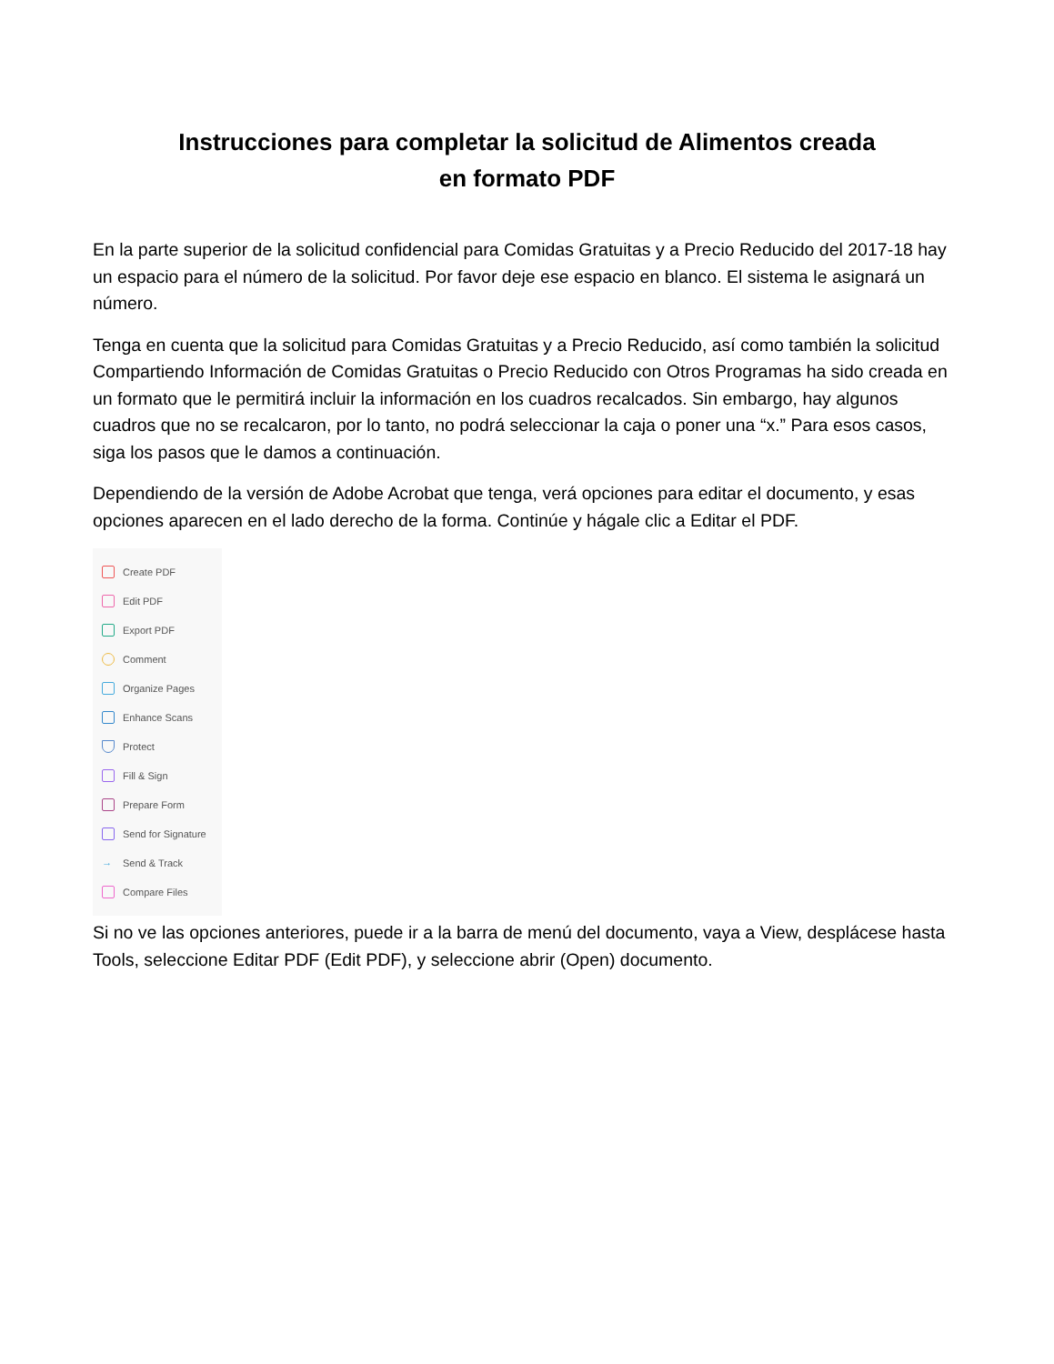Instrucciones para completar la solicitud de Alimentos creada
en formato PDF
En la parte superior de la solicitud confidencial para Comidas Gratuitas y a Precio Reducido del 2017-18 hay un espacio para el número de la solicitud. Por favor deje ese espacio en blanco. El sistema le asignará un número.
Tenga en cuenta que la solicitud para Comidas Gratuitas y a Precio Reducido, así como también la solicitud Compartiendo Información de Comidas Gratuitas o Precio Reducido con Otros Programas ha sido creada en un formato que le permitirá incluir la información en los cuadros recalcados. Sin embargo, hay algunos cuadros que no se recalcaron, por lo tanto, no podrá seleccionar la caja o poner una “x.” Para esos casos, siga los pasos que le damos a continuación.
Dependiendo de la versión de Adobe Acrobat que tenga, verá opciones para editar el documento, y esas opciones aparecen en el lado derecho de la forma. Continúe y hágale clic a Editar el PDF.
Create PDF
Edit PDF
Export PDF
Comment
Organize Pages
Enhance Scans
Protect
Fill & Sign
Prepare Form
Send for Signature
→ Send & Track
Compare Files
Si no ve las opciones anteriores, puede ir a la barra de menú del documento, vaya a View, desplácese hasta Tools, seleccione Editar PDF (Edit PDF), y seleccione abrir (Open) documento.